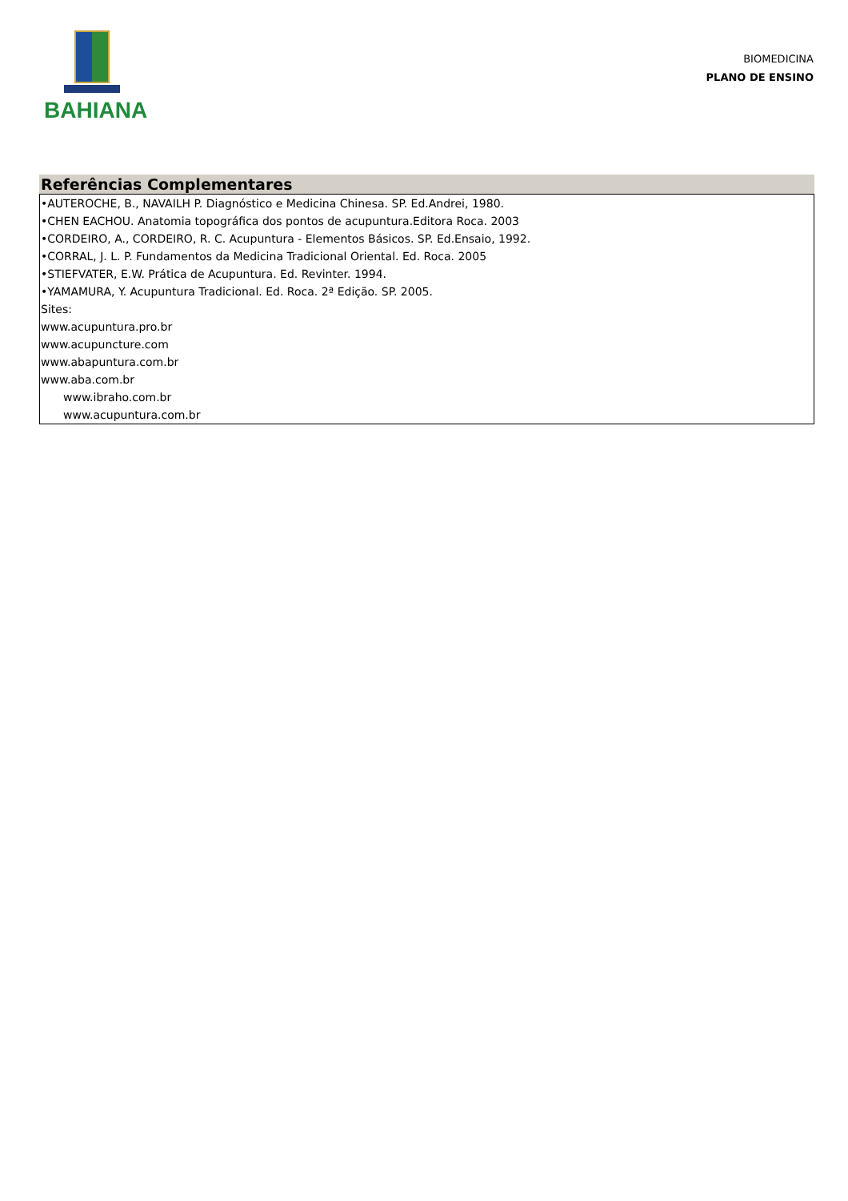BAHIANA
BIOMEDICINA
PLANO DE ENSINO
Referências Complementares
•AUTEROCHE, B., NAVAILH P. Diagnóstico e Medicina Chinesa. SP. Ed.Andrei, 1980.
•CHEN EACHOU. Anatomia topográfica dos pontos de acupuntura.Editora Roca. 2003
•CORDEIRO, A., CORDEIRO, R. C. Acupuntura - Elementos Básicos. SP. Ed.Ensaio, 1992.
•CORRAL, J. L. P. Fundamentos da Medicina Tradicional Oriental. Ed. Roca. 2005
•STIEFVATER, E.W. Prática de Acupuntura. Ed. Revinter. 1994.
•YAMAMURA, Y. Acupuntura Tradicional. Ed. Roca. 2ª Edição. SP. 2005.
Sites:
www.acupuntura.pro.br
www.acupuncture.com
www.abapuntura.com.br
www.aba.com.br
www.ibraho.com.br
www.acupuntura.com.br